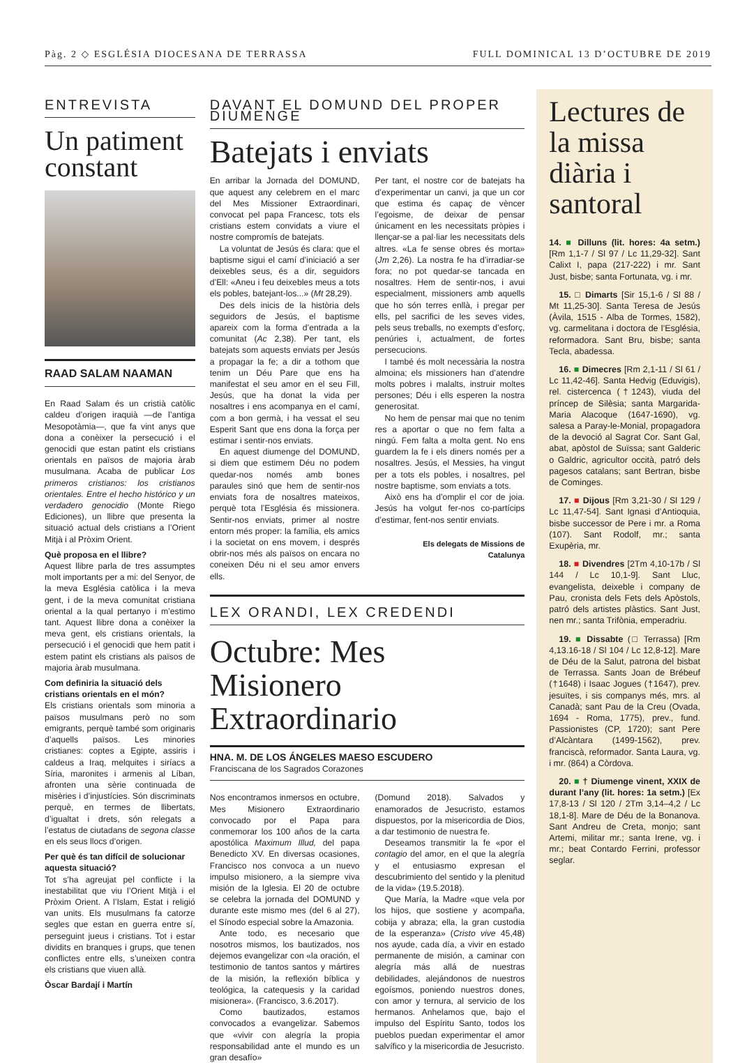Pàg. 2 ◇ ESGLÉSIA DIOCESANA DE TERRASSA FULL DOMINICAL 13 D’OCTUBRE DE 2019
ENTREVISTA
Un patiment constant
RAAD SALAM NAAMAN
En Raad Salam és un cristià catòlic caldeu d’origen iraquià —de l’antiga Mesopotàmia—, que fa vint anys que dona a conèixer la persecució i el genocidi que estan patint els cristians orientals en països de majoria àrab musulmana. Acaba de publicar Los primeros cristianos: los cristianos orientales. Entre el hecho histórico y un verdadero genocidio (Monte Riego Ediciones), un llibre que presenta la situació actual dels cristians a l’Orient Mitjà i al Pròxim Orient.
Què proposa en el llibre?
Aquest llibre parla de tres assumptes molt importants per a mi: del Senyor, de la meva Església catòlica i la meva gent, i de la meva comunitat cristiana oriental a la qual pertanyo i m’estimo tant. Aquest llibre dona a conèixer la meva gent, els cristians orientals, la persecució i el genocidi que hem patit i estem patint els cristians als països de majoria àrab musulmana.
Com definiria la situació dels cristians orientals en el món?
Els cristians orientals som minoria a països musulmans però no som emigrants, perquè també som originaris d’aquells països. Les minories cristianes: coptes a Egipte, assiris i caldeus a Iraq, melquites i siríacs a Síria, maronites i armenis al Líban, afronten una sèrie continuada de misèries i d’injustícies. Són discriminats perquè, en termes de llibertats, d’igualtat i drets, són relegats a l’estatus de ciutadans de segona classe en els seus llocs d’origen.
Per què és tan difícil de solucionar aquesta situació?
Tot s’ha agreujat pel conflicte i la inestabilitat que viu l’Orient Mitjà i el Pròxim Orient. A l’Islam, Estat i religió van units. Els musulmans fa catorze segles que estan en guerra entre sí, perseguint jueus i cristians. Tot i estar dividits en branques i grups, que tenen conflictes entre ells, s’uneixen contra els cristians que viuen allà.
Òscar Bardají i Martín
DAVANT EL DOMUND DEL PROPER DIUMENGE
Batejats i enviats
En arribar la Jornada del DOMUND, que aquest any celebrem en el marc del Mes Missioner Extraordinari, convocat pel papa Francesc, tots els cristians estem convidats a viure el nostre compromís de batejats.
La voluntat de Jesús és clara: que el baptisme sigui el camí d’iniciació a ser deixebles seus, és a dir, seguidors d’Ell: «Aneu i feu deixebles meus a tots els pobles, batejant-los...» (Mt 28,29).
Des dels inicis de la història dels seguidors de Jesús, el baptisme apareix com la forma d’entrada a la comunitat (Ac 2,38). Per tant, els batejats som aquests enviats per Jesús a propagar la fe; a dir a tothom que tenim un Déu Pare que ens ha manifestat el seu amor en el seu Fill, Jesús, que ha donat la vida per nosaltres i ens acompanya en el camí, com a bon germà, i ha vessat el seu Esperit Sant que ens dona la força per estimar i sentir-nos enviats.
En aquest diumenge del DOMUND, si diem que estimem Déu no podem quedar-nos només amb bones paraules sinó que hem de sentir-nos enviats fora de nosaltres mateixos, perquè tota l’Església és missionera. Sentir-nos enviats, primer al nostre entorn més proper: la família, els amics i la societat on ens movem, i després obrir-nos més als països on encara no coneixen Déu ni el seu amor envers ells.
Per tant, el nostre cor de batejats ha d’experimentar un canvi, ja que un cor que estima és capaç de vèncer l’egoisme, de deixar de pensar únicament en les necessitats pròpies i llençar-se a pal·liar les necessitats dels altres. «La fe sense obres és morta» (Jm 2,26). La nostra fe ha d’irradiar-se fora; no pot quedar-se tancada en nosaltres. Hem de sentir-nos, i avui especialment, missioners amb aquells que ho són terres enllà, i pregar per ells, pel sacrifici de les seves vides, pels seus treballs, no exempts d’esforç, penúries i, actualment, de fortes persecucions.
I també és molt necessària la nostra almoina; els missioners han d’atendre molts pobres i malalts, instruir moltes persones; Déu i ells esperen la nostra generositat.
No hem de pensar mai que no tenim res a aportar o que no fem falta a ningú. Fem falta a molta gent. No ens guardem la fe i els diners només per a nosaltres. Jesús, el Messies, ha vingut per a tots els pobles, i nosaltres, pel nostre baptisme, som enviats a tots.
Això ens ha d’omplir el cor de joia. Jesús ha volgut fer-nos co-partícips d’estimar, fent-nos sentir enviats.
Els delegats de Missions de Catalunya
LEX ORANDI, LEX CREDENDI
Octubre: Mes Misionero Extraordinario
HNA. M. DE LOS ÁNGELES MAESO ESCUDERO
Franciscana de los Sagrados Corazones
Nos encontramos inmersos en octubre, Mes Misionero Extraordinario convocado por el Papa para conmemorar los 100 años de la carta apostólica Maximum Illud, del papa Benedicto XV. En diversas ocasiones, Francisco nos convoca a un nuevo impulso misionero, a la siempre viva misión de la Iglesia. El 20 de octubre se celebra la jornada del DOMUND y durante este mismo mes (del 6 al 27), el Sínodo especial sobre la Amazonia.
Ante todo, es necesario que nosotros mismos, los bautizados, nos dejemos evangelizar con «la oración, el testimonio de tantos santos y mártires de la misión, la reflexión bíblica y teológica, la catequesis y la caridad misionera». (Francisco, 3.6.2017).
Como bautizados, estamos convocados a evangelizar. Sabemos que «vivir con alegría la propia responsabilidad ante el mundo es un gran desafío»
(Domund 2018). Salvados y enamorados de Jesucristo, estamos dispuestos, por la misericordia de Dios, a dar testimonio de nuestra fe.
Deseamos transmitir la fe «por el contagio del amor, en el que la alegría y el entusiasmo expresan el descubrimiento del sentido y la plenitud de la vida» (19.5.2018).
Que María, la Madre «que vela por los hijos, que sostiene y acompaña, cobija y abraza; ella, la gran custodia de la esperanza» (Cristo vive 45,48) nos ayude, cada día, a vivir en estado permanente de misión, a caminar con alegría más allá de nuestras debilidades, alejándonos de nuestros egoísmos, poniendo nuestros dones, con amor y ternura, al servicio de los hermanos. Anhelamos que, bajo el impulso del Espíritu Santo, todos los pueblos puedan experimentar el amor salvífico y la misericordia de Jesucristo.
Lectures de la missa diària i santoral
14. ■ Dilluns (lit. hores: 4a setm.) [Rm 1,1-7 / Sl 97 / Lc 11,29-32]. Sant Calixt I, papa (217-222) i mr. Sant Just, bisbe; santa Fortunata, vg. i mr.
15. □ Dimarts [Sir 15,1-6 / Sl 88 / Mt 11,25-30]. Santa Teresa de Jesús (Àvila, 1515 - Alba de Tormes, 1582), vg. carmelitana i doctora de l’Església, reformadora. Sant Bru, bisbe; santa Tecla, abadessa.
16. ■ Dimecres [Rm 2,1-11 / Sl 61 / Lc 11,42-46]. Santa Hedvig (Eduvigis), rel. cistercenca (†1243), viuda del príncep de Silèsia; santa Margarida-Maria Alacoque (1647-1690), vg. salesa a Paray-le-Monial, propagadora de la devoció al Sagrat Cor. Sant Gal, abat, apòstol de Suïssa; sant Galderic o Galdric, agricultor occità, patró dels pagesos catalans; sant Bertran, bisbe de Cominges.
17. ■ Dijous [Rm 3,21-30 / Sl 129 / Lc 11,47-54]. Sant Ignasi d’Antioquia, bisbe successor de Pere i mr. a Roma (107). Sant Rodolf, mr.; santa Exupèria, mr.
18. ■ Divendres [2Tm 4,10-17b / Sl 144 / Lc 10,1-9]. Sant Lluc, evangelista, deixeble i company de Pau, cronista dels Fets dels Apòstols, patró dels artistes plàstics. Sant Just, nen mr.; santa Trifònia, emperadriu.
19. ■ Dissabte (□ Terrassa) [Rm 4,13.16-18 / Sl 104 / Lc 12,8-12]. Mare de Déu de la Salut, patrona del bisbat de Terrassa. Sants Joan de Brébeuf (†1648) i Isaac Jogues (†1647), prev. jesuïtes, i sis companys més, mrs. al Canadà; sant Pau de la Creu (Ovada, 1694 - Roma, 1775), prev., fund. Passionistes (CP, 1720); sant Pere d’Alcàntara (1499-1562), prev. franciscà, reformador. Santa Laura, vg. i mr. (864) a Còrdova.
20. ■ † Diumenge vinent, XXIX de durant l’any (lit. hores: 1a setm.) [Ex 17,8-13 / Sl 120 / 2Tm 3,14–4,2 / Lc 18,1-8]. Mare de Déu de la Bonanova. Sant Andreu de Creta, monjo; sant Artemi, militar mr.; santa Irene, vg. i mr.; beat Contardo Ferrini, professor seglar.